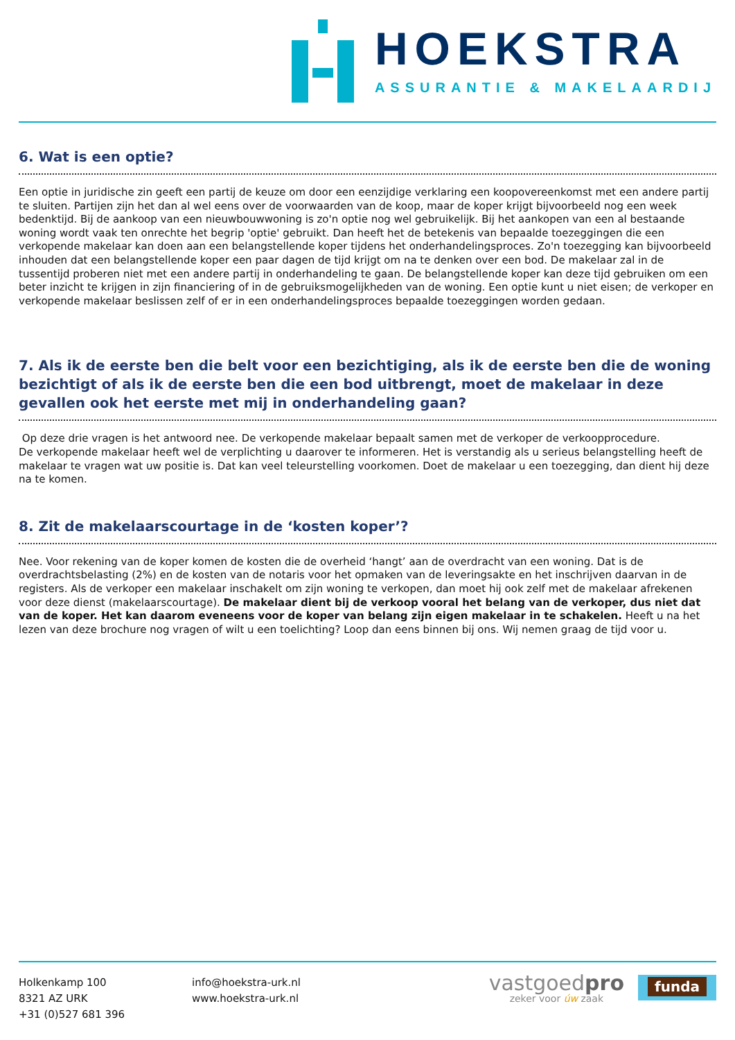HOEKSTRA
ASSURANTIE & MAKELAARDIJ
6. Wat is een optie?
Een optie in juridische zin geeft een partij de keuze om door een eenzijdige verklaring een koopovereenkomst met een andere partij te sluiten. Partijen zijn het dan al wel eens over de voorwaarden van de koop, maar de koper krijgt bijvoorbeeld nog een week bedenktijd. Bij de aankoop van een nieuwbouwwoning is zo'n optie nog wel gebruikelijk. Bij het aankopen van een al bestaande woning wordt vaak ten onrechte het begrip 'optie' gebruikt. Dan heeft het de betekenis van bepaalde toezeggingen die een verkopende makelaar kan doen aan een belangstellende koper tijdens het onderhandelingsproces. Zo'n toezegging kan bijvoorbeeld inhouden dat een belangstellende koper een paar dagen de tijd krijgt om na te denken over een bod. De makelaar zal in de tussentijd proberen niet met een andere partij in onderhandeling te gaan. De belangstellende koper kan deze tijd gebruiken om een beter inzicht te krijgen in zijn financiering of in de gebruiksmogelijkheden van de woning. Een optie kunt u niet eisen; de verkoper en verkopende makelaar beslissen zelf of er in een onderhandelingsproces bepaalde toezeggingen worden gedaan.
7. Als ik de eerste ben die belt voor een bezichtiging, als ik de eerste ben die de woning bezichtigt of als ik de eerste ben die een bod uitbrengt, moet de makelaar in deze gevallen ook het eerste met mij in onderhandeling gaan?
Op deze drie vragen is het antwoord nee. De verkopende makelaar bepaalt samen met de verkoper de verkoopprocedure.
De verkopende makelaar heeft wel de verplichting u daarover te informeren. Het is verstandig als u serieus belangstelling heeft de makelaar te vragen wat uw positie is. Dat kan veel teleurstelling voorkomen. Doet de makelaar u een toezegging, dan dient hij deze na te komen.
8. Zit de makelaarscourtage in de ‘kosten koper’?
Nee. Voor rekening van de koper komen de kosten die de overheid ‘hangt’ aan de overdracht van een woning. Dat is de overdrachtsbelasting (2%) en de kosten van de notaris voor het opmaken van de leveringsakte en het inschrijven daarvan in de registers. Als de verkoper een makelaar inschakelt om zijn woning te verkopen, dan moet hij ook zelf met de makelaar afrekenen voor deze dienst (makelaarscourtage). De makelaar dient bij de verkoop vooral het belang van de verkoper, dus niet dat van de koper. Het kan daarom eveneens voor de koper van belang zijn eigen makelaar in te schakelen. Heeft u na het lezen van deze brochure nog vragen of wilt u een toelichting? Loop dan eens binnen bij ons. Wij nemen graag de tijd voor u.
Holkenkamp 100
8321 AZ URK
+31 (0)527 681 396
info@hoekstra-urk.nl
www.hoekstra-urk.nl
vastgoedpro
zeker voor úw zaak
funda